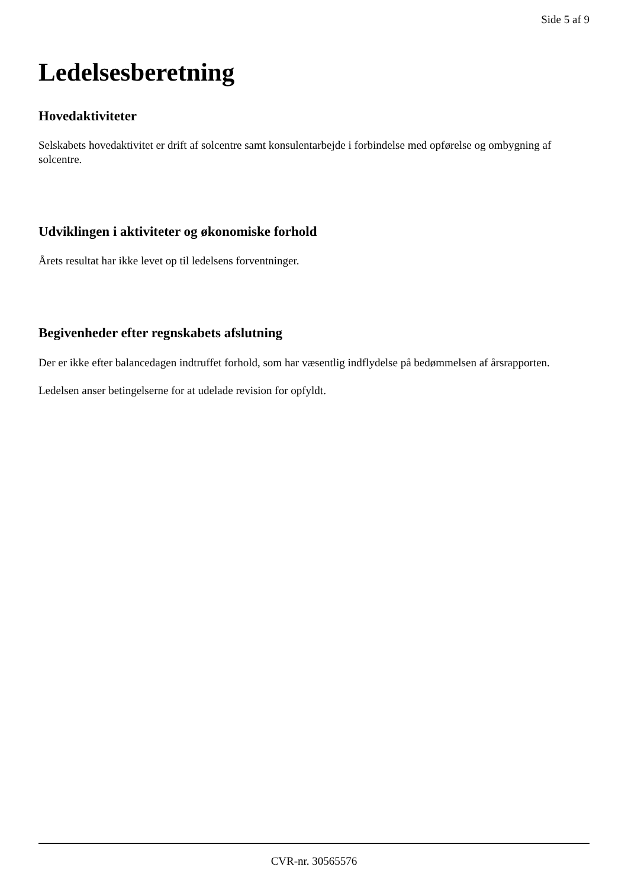Side 5 af 9
Ledelsesberetning
Hovedaktiviteter
Selskabets hovedaktivitet er drift af solcentre samt konsulentarbejde i forbindelse med opførelse og ombygning af solcentre.
Udviklingen i aktiviteter og økonomiske forhold
Årets resultat har ikke levet op til ledelsens forventninger.
Begivenheder efter regnskabets afslutning
Der er ikke efter balancedagen indtruffet forhold, som har væsentlig indflydelse på bedømmelsen af årsrapporten.
Ledelsen anser betingelserne for at udelade revision for opfyldt.
CVR-nr. 30565576